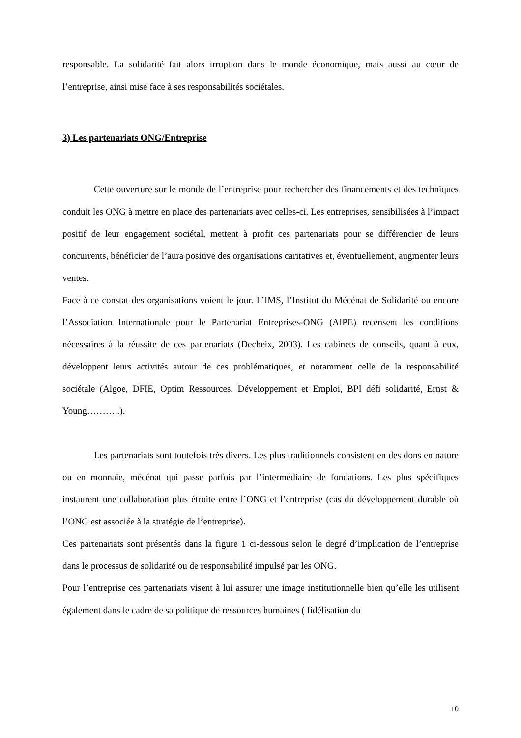responsable. La solidarité fait alors irruption dans le monde économique, mais aussi au cœur de l’entreprise, ainsi mise face à ses responsabilités sociétales.
3) Les partenariats ONG/Entreprise
Cette ouverture sur le monde de l’entreprise pour rechercher des financements et des techniques conduit les ONG à mettre en place des partenariats avec celles-ci. Les entreprises, sensibilisées à l’impact positif de leur engagement sociétal, mettent à profit ces partenariats pour se différencier de leurs concurrents, bénéficier de l’aura positive des organisations caritatives et, éventuellement, augmenter leurs ventes.
Face à ce constat des organisations voient le jour. L’IMS, l’Institut du Mécénat de Solidarité ou encore l’Association Internationale pour le Partenariat Entreprises-ONG (AIPE) recensent les conditions nécessaires à la réussite de ces partenariats (Decheix, 2003). Les cabinets de conseils, quant à eux, développent leurs activités autour de ces problématiques, et notamment celle de la responsabilité sociétale (Algoe, DFIE, Optim Ressources, Développement et Emploi, BPI défi solidarité, Ernst & Young………..).
Les partenariats sont toutefois très divers. Les plus traditionnels consistent en des dons en nature ou en monnaie, mécénat qui passe parfois par l’intermédiaire de fondations. Les plus spécifiques instaurent une collaboration plus étroite entre l’ONG et l’entreprise (cas du développement durable où l’ONG est associée à la stratégie de l’entreprise).
Ces partenariats sont présentés dans la figure 1 ci-dessous selon le degré d’implication de l’entreprise dans le processus de solidarité ou de responsabilité impulsé par les ONG.
Pour l’entreprise ces partenariats visent à lui assurer une image institutionnelle bien qu’elle les utilisent également dans le cadre de sa politique de ressources humaines ( fidélisation du
10